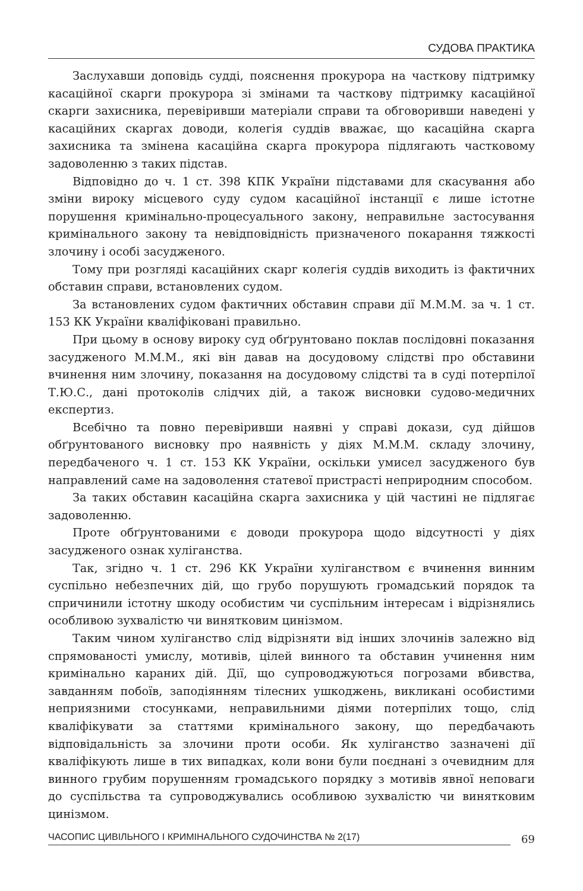СУДОВА ПРАКТИКА
Заслухавши доповідь судді, пояснення прокурора на часткову підтримку касаційної скарги прокурора зі змінами та часткову підтримку касаційної скарги захисника, перевіривши матеріали справи та обговоривши наведені у касаційних скаргах доводи, колегія суддів вважає, що касаційна скарга захисника та змінена касаційна скарга прокурора підлягають частковому задоволенню з таких підстав.
Відповідно до ч. 1 ст. 398 КПК України підставами для скасування або зміни вироку місцевого суду судом касаційної інстанції є лише істотне порушення кримінально-процесуального закону, неправильне застосування кримінального закону та невідповідність призначеного покарання тяжкості злочину і особі засудженого.
Тому при розгляді касаційних скарг колегія суддів виходить із фактичних обставин справи, встановлених судом.
За встановлених судом фактичних обставин справи дії М.М.М. за ч. 1 ст. 153 КК України кваліфіковані правильно.
При цьому в основу вироку суд обґрунтовано поклав послідовні показання засудженого М.М.М., які він давав на досудовому слідстві про обставини вчинення ним злочину, показання на досудовому слідстві та в суді потерпілої Т.Ю.С., дані протоколів слідчих дій, а також висновки судово-медичних експертиз.
Всебічно та повно перевіривши наявні у справі докази, суд дійшов обґрунтованого висновку про наявність у діях М.М.М. складу злочину, передбаченого ч. 1 ст. 153 КК України, оскільки умисел засудженого був направлений саме на задоволення статевої пристрасті неприродним способом.
За таких обставин касаційна скарга захисника у цій частині не підлягає задоволенню.
Проте обґрунтованими є доводи прокурора щодо відсутності у діях засудженого ознак хуліганства.
Так, згідно ч. 1 ст. 296 КК України хуліганством є вчинення винним суспільно небезпечних дій, що грубо порушують громадський порядок та спричинили істотну шкоду особистим чи суспільним інтересам і відрізнялись особливою зухвалістю чи винятковим цинізмом.
Таким чином хуліганство слід відрізняти від інших злочинів залежно від спрямованості умислу, мотивів, цілей винного та обставин учинення ним кримінально караних дій. Дії, що супроводжуються погрозами вбивства, завданням побоїв, заподіянням тілесних ушкоджень, викликані особистими неприязними стосунками, неправильними діями потерпілих тощо, слід кваліфікувати за статтями кримінального закону, що передбачають відповідальність за злочини проти особи. Як хуліганство зазначені дії кваліфікують лише в тих випадках, коли вони були поєднані з очевидним для винного грубим порушенням громадського порядку з мотивів явної неповаги до суспільства та супроводжувались особливою зухвалістю чи винятковим цинізмом.
ЧАСОПИС ЦИВІЛЬНОГО І КРИМІНАЛЬНОГО СУДОЧИНСТВА № 2(17) 69